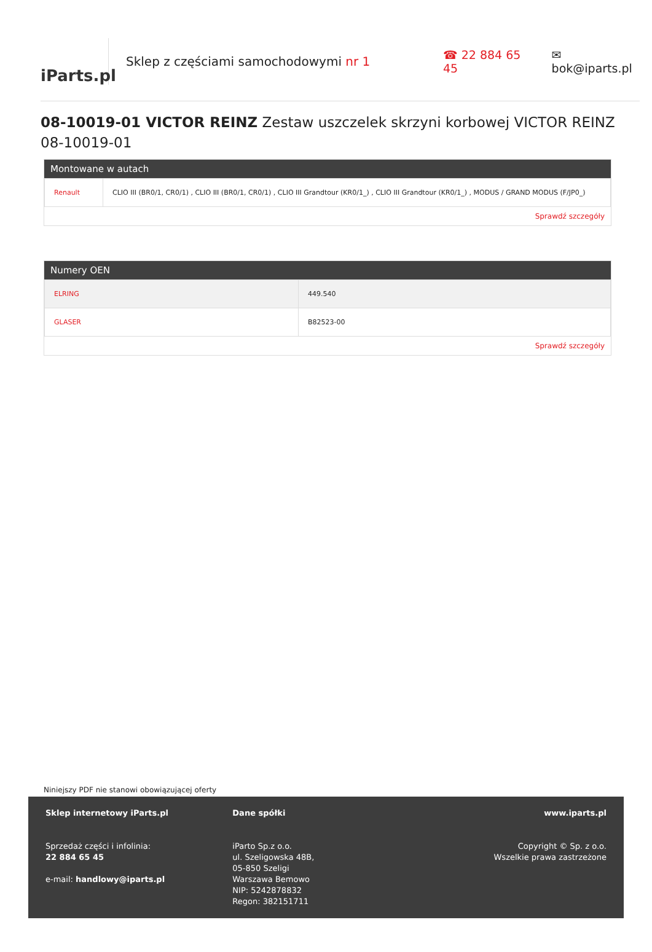iParts.pl
Sklep z częściami samochodowymi nr 1 ☎ 22 884 65 45 ✉ bok@iparts.pl
08-10019-01 VICTOR REINZ Zestaw uszczelek skrzyni korbowej VICTOR REINZ 08-10019-01
Montowane w autach
| Renault | CLIO III (BR0/1, CR0/1) , CLIO III (BR0/1, CR0/1) , CLIO III Grandtour (KR0/1_) , CLIO III Grandtour (KR0/1_) , MODUS / GRAND MODUS (F/JP0_) |
Sprawdź szczegóły
Numery OEN
| ELRING | 449.540 |
| GLASER | B82523-00 |
Sprawdź szczegóły
Niniejszy PDF nie stanowi obowiązującej oferty
Sklep internetowy iParts.pl
Sprzedaż części i infolinia:
22 884 65 45
e-mail: handlowy@iparts.pl
Dane spółki
iParto Sp.z o.o.
ul. Szeligowska 48B,
05-850 Szeligi
Warszawa Bemowo
NIP: 5242878832
Regon: 382151711
www.iparts.pl
Copyright © Sp. z o.o.
Wszelkie prawa zastrzeżone